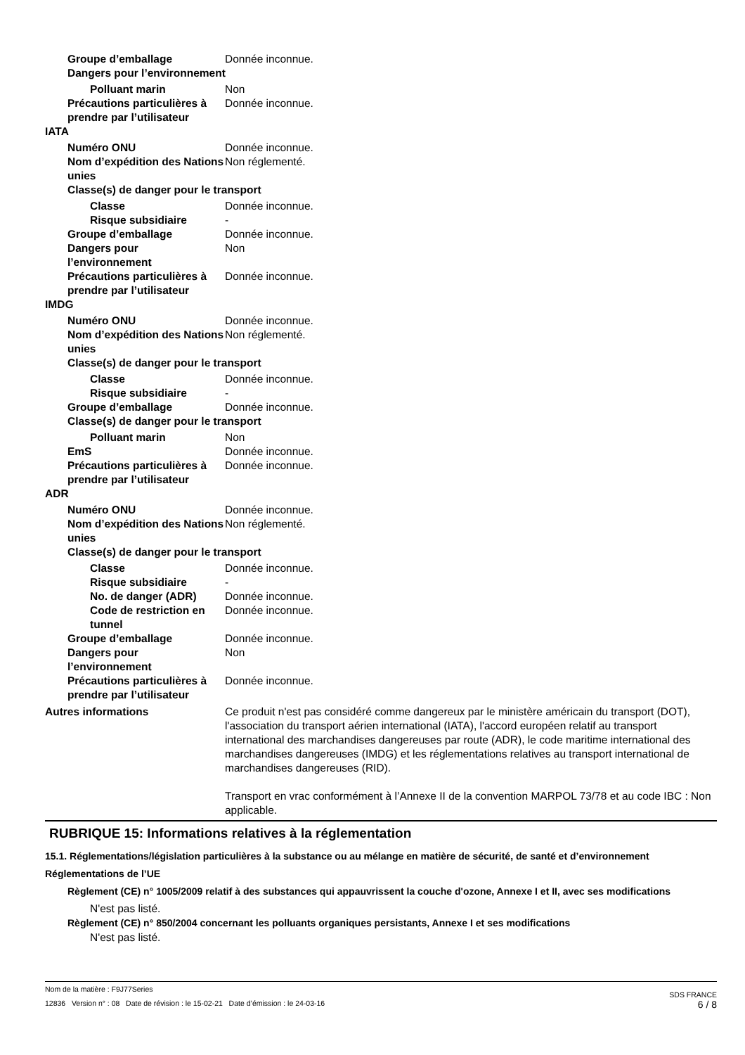Groupe d’emballage Donnée inconnue.
Dangers pour l’environnement
Polluant marin Non
Précautions particulières à prendre par l’utilisateur
Donnée inconnue.
IATA
Numéro ONU Donnée inconnue.
Nom d’expédition des Nations unies
Non réglementé.
Classe(s) de danger pour le transport
Classe Donnée inconnue.
Risque subsidiaire -
Groupe d’emballage Donnée inconnue.
Dangers pour l’environnement
Non
Précautions particulières à prendre par l’utilisateur
Donnée inconnue.
IMDG
Numéro ONU Donnée inconnue.
Nom d’expédition des Nations unies
Non réglementé.
Classe(s) de danger pour le transport
Classe Donnée inconnue.
Risque subsidiaire -
Groupe d’emballage Donnée inconnue.
Classe(s) de danger pour le transport
Polluant marin Non
EmS Donnée inconnue.
Précautions particulières à prendre par l’utilisateur
Donnée inconnue.
ADR
Numéro ONU Donnée inconnue.
Nom d’expédition des Nations unies
Non réglementé.
Classe(s) de danger pour le transport
Classe Donnée inconnue.
Risque subsidiaire -
No. de danger (ADR) Donnée inconnue.
Code de restriction en tunnel
Donnée inconnue.
Groupe d’emballage Donnée inconnue.
Dangers pour l’environnement
Non
Précautions particulières à prendre par l’utilisateur
Donnée inconnue.
Autres informations Ce produit n'est pas considéré comme dangereux par le ministère américain du transport (DOT), l'association du transport aérien international (IATA), l'accord européen relatif au transport international des marchandises dangereuses par route (ADR), le code maritime international des marchandises dangereuses (IMDG) et les réglementations relatives au transport international de marchandises dangereuses (RID).
Transport en vrac conformément à l’Annexe II de la convention MARPOL 73/78 et au code IBC : Non applicable.
RUBRIQUE 15: Informations relatives à la réglementation
15.1. Réglementations/législation particulières à la substance ou au mélange en matière de sécurité, de santé et d’environnement
Réglementations de l’UE
Règlement (CE) n° 1005/2009 relatif à des substances qui appauvrissent la couche d'ozone, Annexe I et II, avec ses modifications
N'est pas listé.
Règlement (CE) n° 850/2004 concernant les polluants organiques persistants, Annexe I et ses modifications
N'est pas listé.
Nom de la matière : F9J77Series
SDS FRANCE
12836 Version n° : 08 Date de révision : le 15-02-21 Date d’émission : le 24-03-16
6 / 8